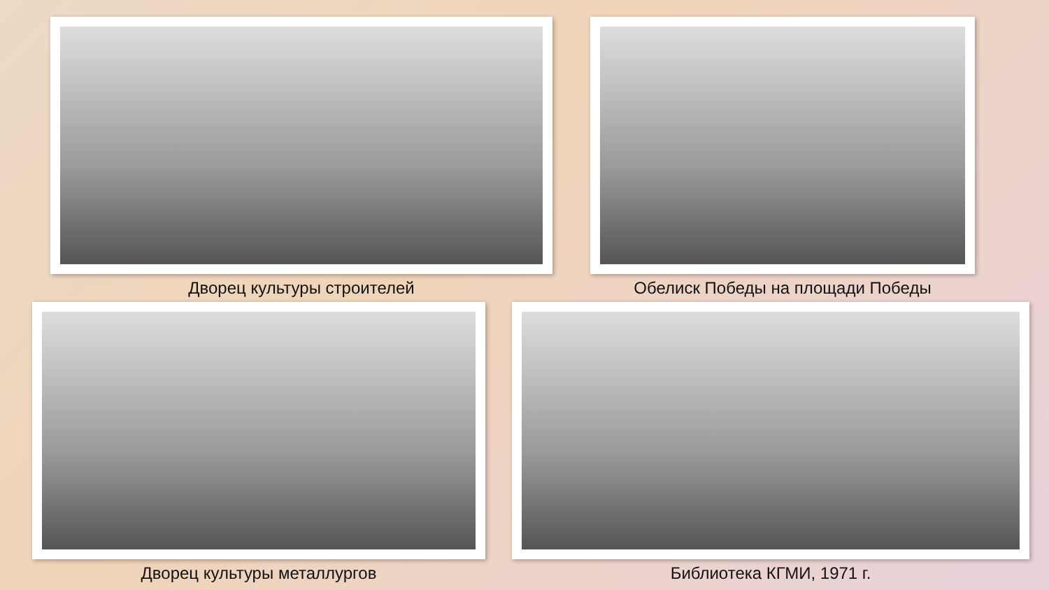Дворец культуры строителей Обелиск Победы на площади Победы
Дворец культуры металлургов Библиотека КГМИ, 1971 г.